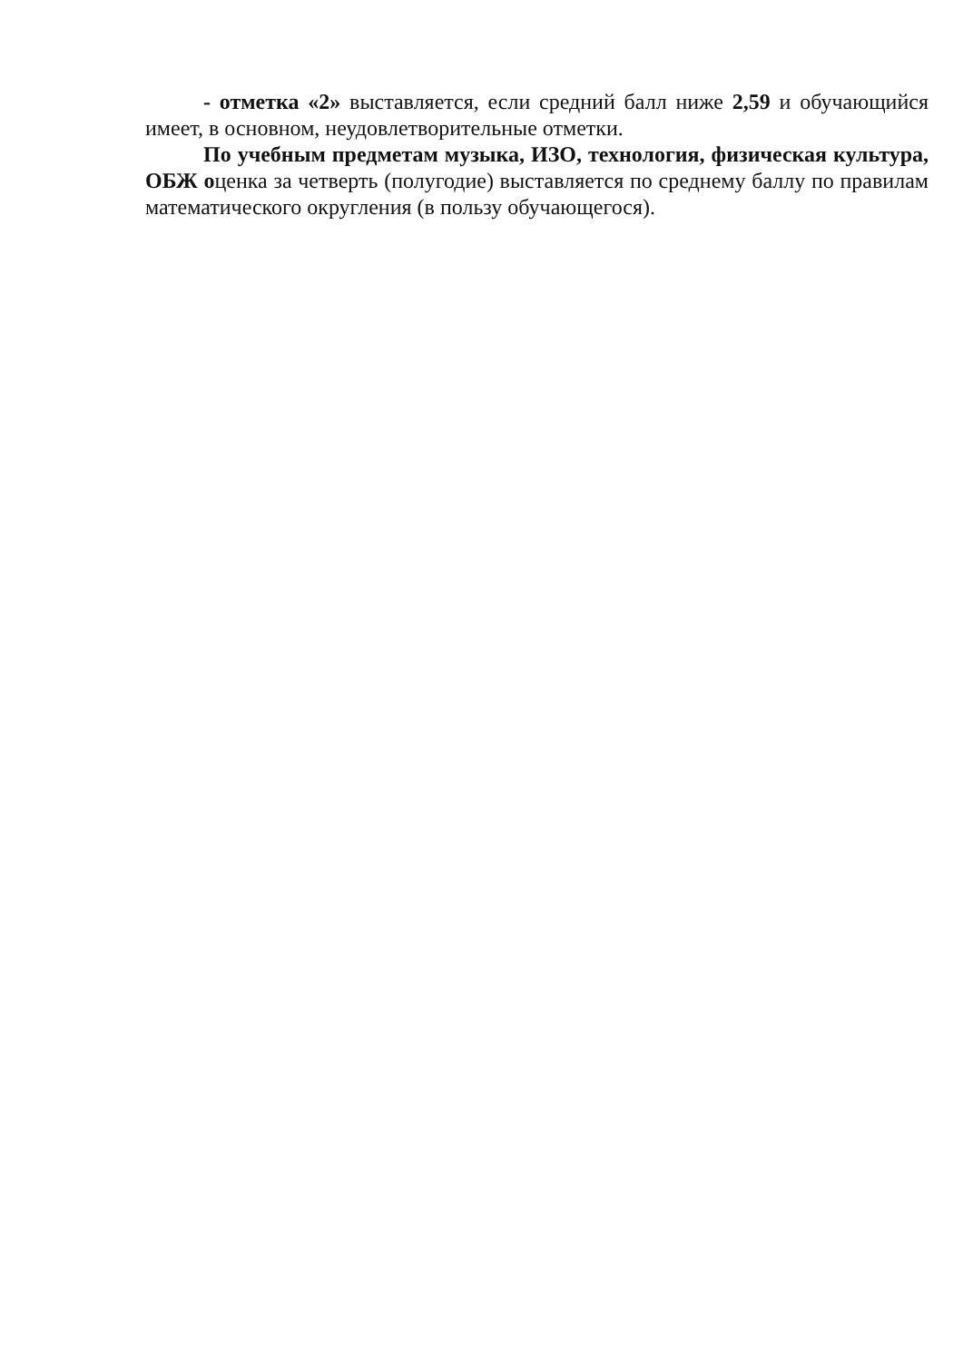- отметка «2» выставляется, если средний балл ниже 2,59 и обучающийся имеет, в основном, неудовлетворительные отметки.
По учебным предметам музыка, ИЗО, технология, физическая культура, ОБЖ оценка за четверть (полугодие) выставляется по среднему баллу по правилам математического округления (в пользу обучающегося).